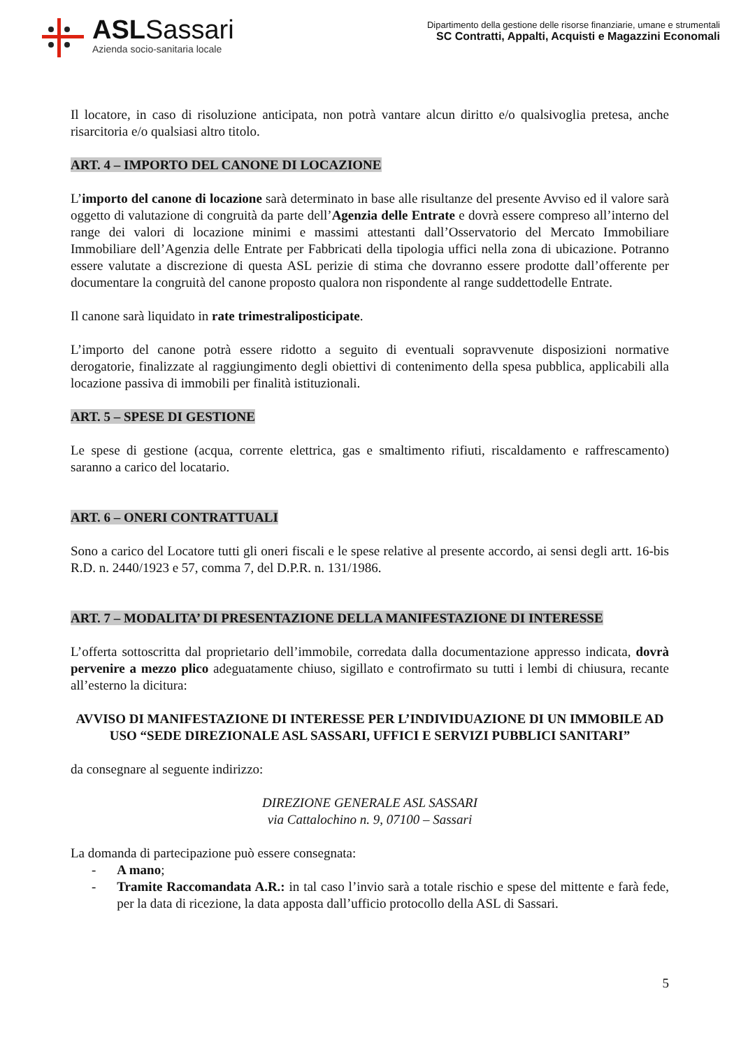ASLSassari
Azienda socio-sanitaria locale
Dipartimento della gestione delle risorse finanziarie, umane e strumentali
SC Contratti, Appalti, Acquisti e Magazzini Economali
Il locatore, in caso di risoluzione anticipata, non potrà vantare alcun diritto e/o qualsivoglia pretesa, anche risarcitoria e/o qualsiasi altro titolo.
ART. 4 – IMPORTO DEL CANONE DI LOCAZIONE
L’importo del canone di locazione sarà determinato in base alle risultanze del presente Avviso ed il valore sarà oggetto di valutazione di congruità da parte dell’Agenzia delle Entrate e dovrà essere compreso all’interno del range dei valori di locazione minimi e massimi attestanti dall’Osservatorio del Mercato Immobiliare Immobiliare dell’Agenzia delle Entrate per Fabbricati della tipologia uffici nella zona di ubicazione. Potranno essere valutate a discrezione di questa ASL perizie di stima che dovranno essere prodotte dall’offerente per documentare la congruità del canone proposto qualora non rispondente al range suddettodelle Entrate.
Il canone sarà liquidato in rate trimestraliposticipate.
L’importo del canone potrà essere ridotto a seguito di eventuali sopravvenute disposizioni normative derogatorie, finalizzate al raggiungimento degli obiettivi di contenimento della spesa pubblica, applicabili alla locazione passiva di immobili per finalità istituzionali.
ART. 5 – SPESE DI GESTIONE
Le spese di gestione (acqua, corrente elettrica, gas e smaltimento rifiuti, riscaldamento e raffrescamento) saranno a carico del locatario.
ART. 6 – ONERI CONTRATTUALI
Sono a carico del Locatore tutti gli oneri fiscali e le spese relative al presente accordo, ai sensi degli artt. 16-bis R.D. n. 2440/1923 e 57, comma 7, del D.P.R. n. 131/1986.
ART. 7 – MODALITA’ DI PRESENTAZIONE DELLA MANIFESTAZIONE DI INTERESSE
L’offerta sottoscritta dal proprietario dell’immobile, corredata dalla documentazione appresso indicata, dovrà pervenire a mezzo plico adeguatamente chiuso, sigillato e controfirmato su tutti i lembi di chiusura, recante all’esterno la dicitura:
AVVISO DI MANIFESTAZIONE DI INTERESSE PER L’INDIVIDUAZIONE DI UN IMMOBILE AD USO “SEDE DIREZIONALE ASL SASSARI, UFFICI E SERVIZI PUBBLICI SANITARI”
da consegnare al seguente indirizzo:
DIREZIONE GENERALE ASL SASSARI
via Cattalochino n. 9, 07100 – Sassari
La domanda di partecipazione può essere consegnata:
- A mano;
- Tramite Raccomandata A.R.: in tal caso l’invio sarà a totale rischio e spese del mittente e farà fede, per la data di ricezione, la data apposta dall’ufficio protocollo della ASL di Sassari.
5